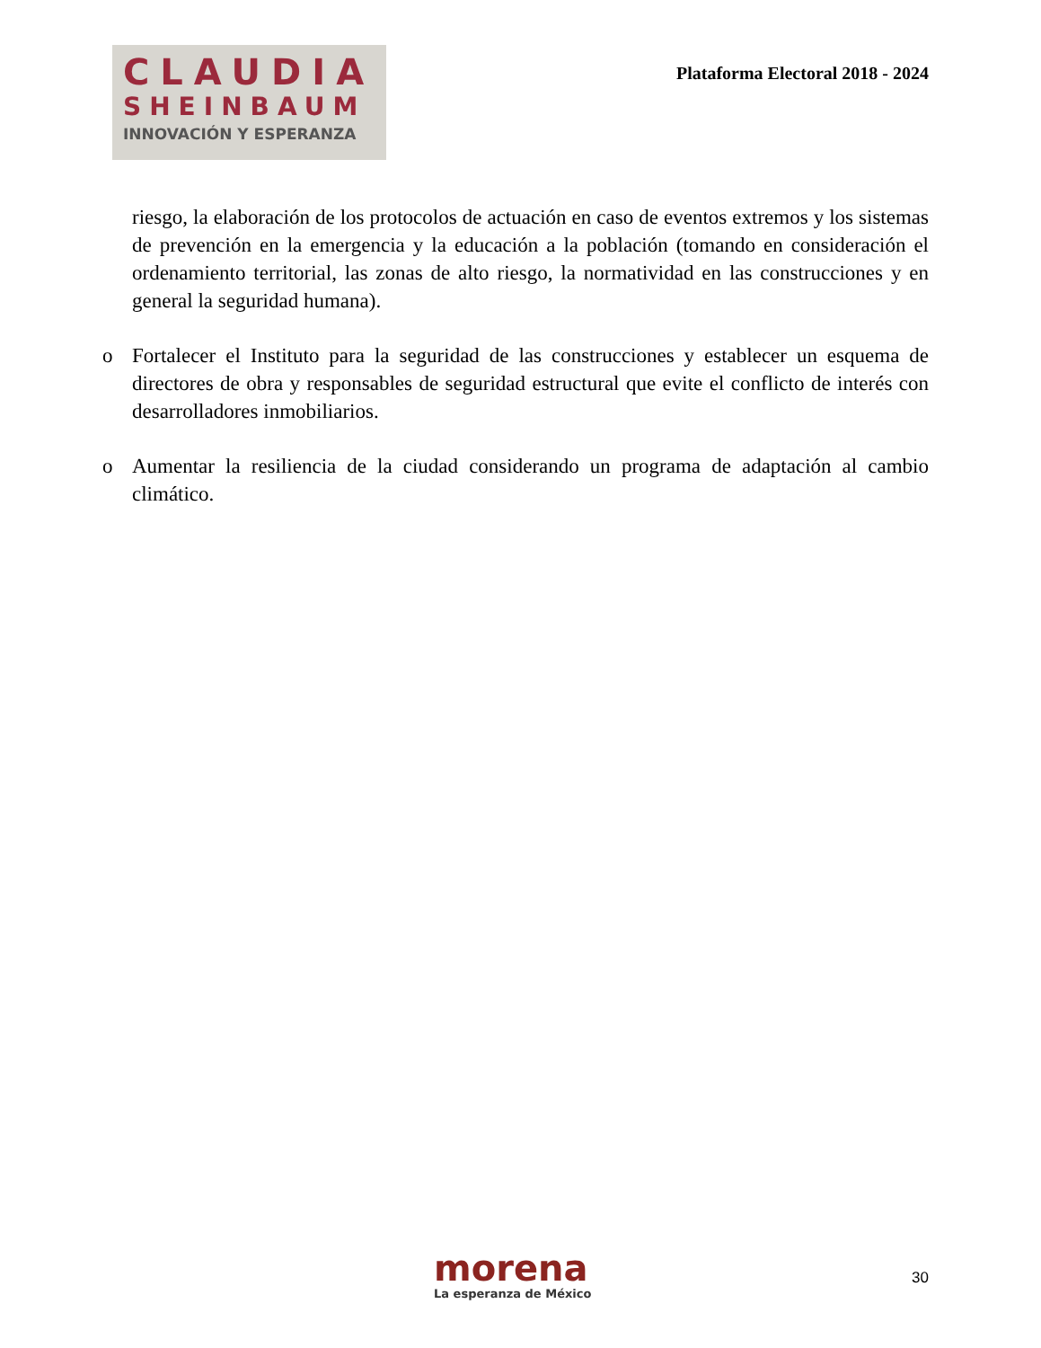CLAUDIA
SHEINBAUM
INNOVACIÓN Y ESPERANZA
Plataforma Electoral 2018 - 2024
riesgo, la elaboración de los protocolos de actuación en caso de eventos extremos y los sistemas de prevención en la emergencia y la educación a la población (tomando en consideración el ordenamiento territorial, las zonas de alto riesgo, la normatividad en las construcciones y en general la seguridad humana).
o Fortalecer el Instituto para la seguridad de las construcciones y establecer un esquema de directores de obra y responsables de seguridad estructural que evite el conflicto de interés con desarrolladores inmobiliarios.
o Aumentar la resiliencia de la ciudad considerando un programa de adaptación al cambio climático.
morena
La esperanza de México
30